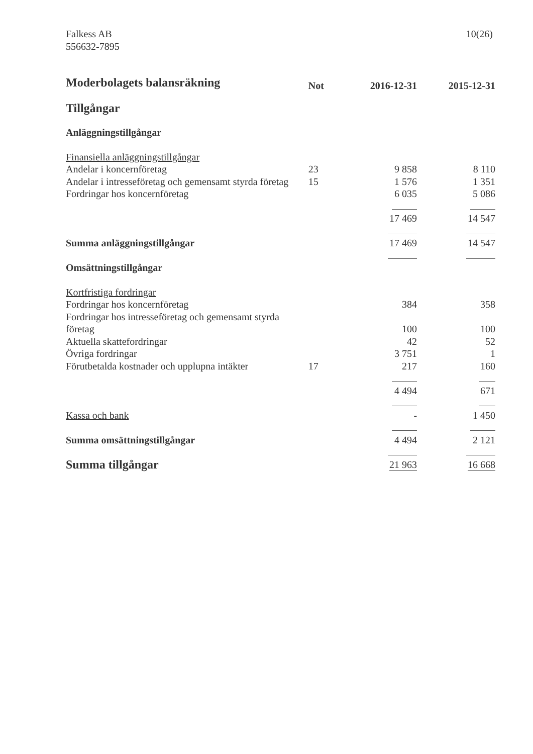Falkess AB
556632-7895
10(26)
| Moderbolagets balansräkning | Not | 2016-12-31 | 2015-12-31 |
| Tillgångar | | | |
| Anläggningstillgångar | | | |
| Finansiella anläggningstillgångar | | | |
| Andelar i koncernföretag | 23 | 9 858 | 8 110 |
| Andelar i intresseföretag och gemensamt styrda företag | 15 | 1 576 | 1 351 |
| Fordringar hos koncernföretag | | 6 035 | 5 086 |
| | | 17 469 | 14 547 |
| Summa anläggningstillgångar | | 17 469 | 14 547 |
| Omsättningstillgångar | | | |
| Kortfristiga fordringar | | | |
| Fordringar hos koncernföretag | | 384 | 358 |
| Fordringar hos intresseföretag och gemensamt styrda företag | | 100 | 100 |
| Aktuella skattefordringar | | 42 | 52 |
| Övriga fordringar | | 3 751 | 1 |
| Förutbetalda kostnader och upplupna intäkter | 17 | 217 | 160 |
| | | 4 494 | 671 |
| Kassa och bank | | - | 1 450 |
| Summa omsättningstillgångar | | 4 494 | 2 121 |
| Summa tillgångar | | 21 963 | 16 668 |